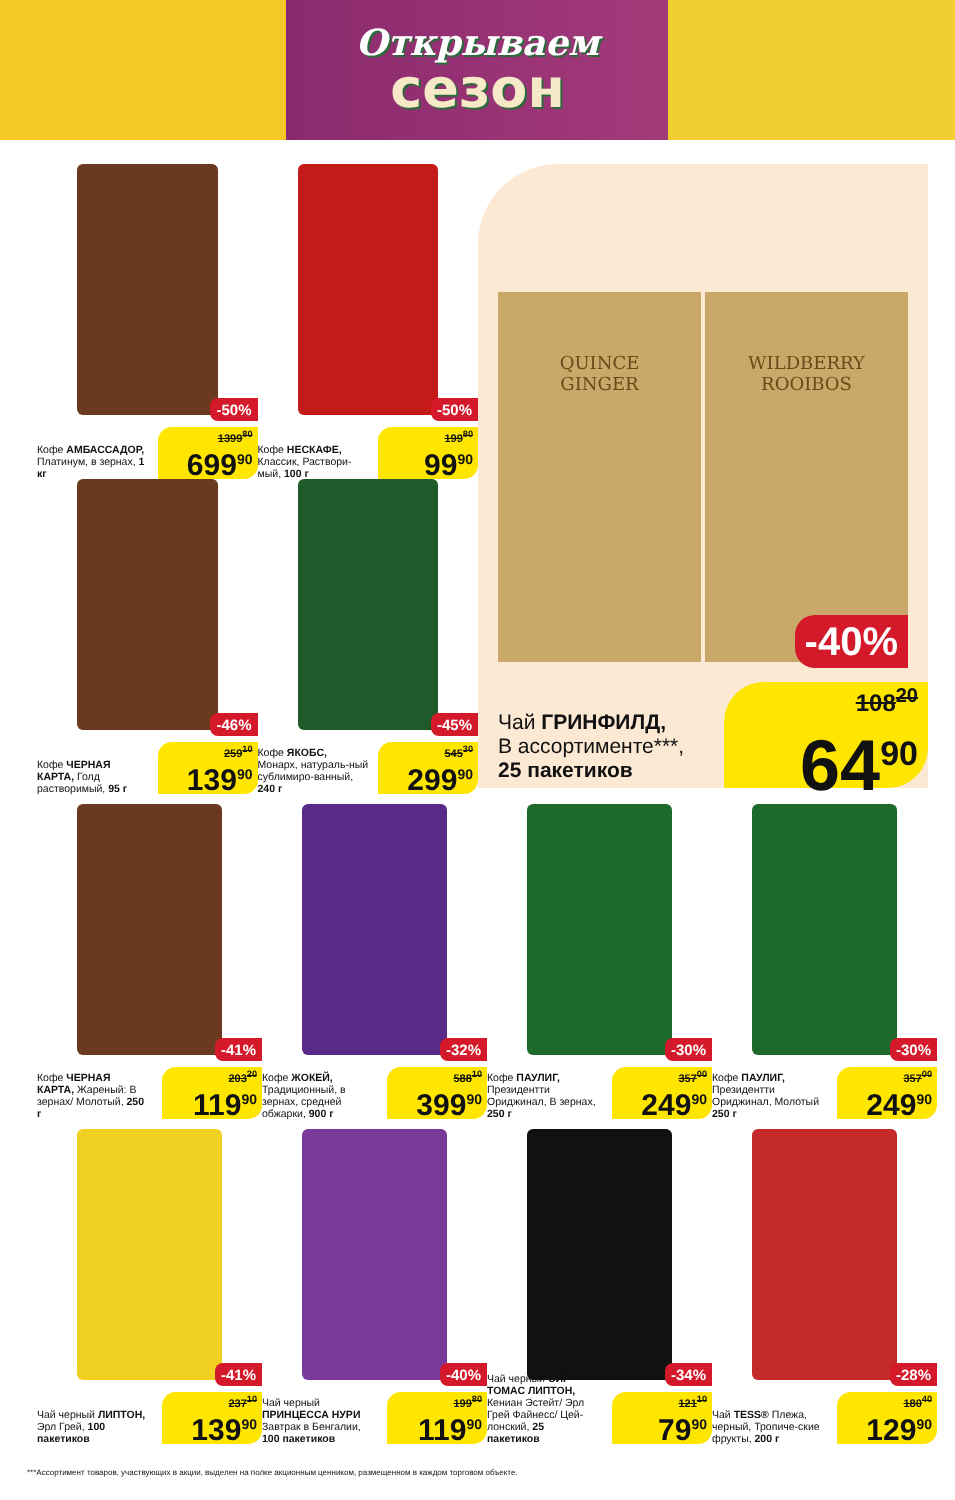Открываем
сезон
-50%
Кофе АМБАССАДОР, Платинум, в зернах, 1 кг
1399<sup>80</sup>
699<sup>90</sup>
-50%
Кофе НЕСКАФЕ, Классик, Раствори-мый, 100 г
199<sup>80</sup>
99<sup>90</sup>
-46%
Кофе ЧЕРНАЯ КАРТА, Голд растворимый, 95 г
259<sup>10</sup>
139<sup>90</sup>
-45%
Кофе ЯКОБС, Монарх, натураль-ный сублимиро-ванный, 240 г
545<sup>30</sup>
299<sup>90</sup>
QUINCE
GINGER
WILDBERRY
ROOIBOS
-40%
Чай ГРИНФИЛД,
В ассортименте***,
25 пакетиков
108<sup>20</sup>
64<sup>90</sup>
-41%
Кофе ЧЕРНАЯ КАРТА, Жареный: В зернах/ Молотый, 250 г
203<sup>20</sup>
119<sup>90</sup>
-32%
Кофе ЖОКЕЙ, Традиционный, в зернах, средней обжарки, 900 г
588<sup>10</sup>
399<sup>90</sup>
-30%
Кофе ПАУЛИГ, Президентти Ориджинал, В зернах, 250 г
357<sup>00</sup>
249<sup>90</sup>
-30%
Кофе ПАУЛИГ, Президентти Ориджинал, Молотый 250 г
357<sup>00</sup>
249<sup>90</sup>
-41%
Чай черный ЛИПТОН, Эрл Грей, 100 пакетиков
237<sup>10</sup>
139<sup>90</sup>
-40%
Чай черный ПРИНЦЕССА НУРИ Завтрак в Бенгалии, 100 пакетиков
199<sup>80</sup>
119<sup>90</sup>
-34%
Чай черный СИР ТОМАС ЛИПТОН, Кениан Эстейт/ Эрл Грей Файнесс/ Цей-лонский, 25 пакетиков
121<sup>10</sup>
79<sup>90</sup>
-28%
Чай TESS® Плежа, черный, Тропиче-ские фрукты, 200 г
180<sup>40</sup>
129<sup>90</sup>
***Ассортимент товаров, участвующих в акции, выделен на полке акционным ценником, размещенном в каждом торговом объекте.